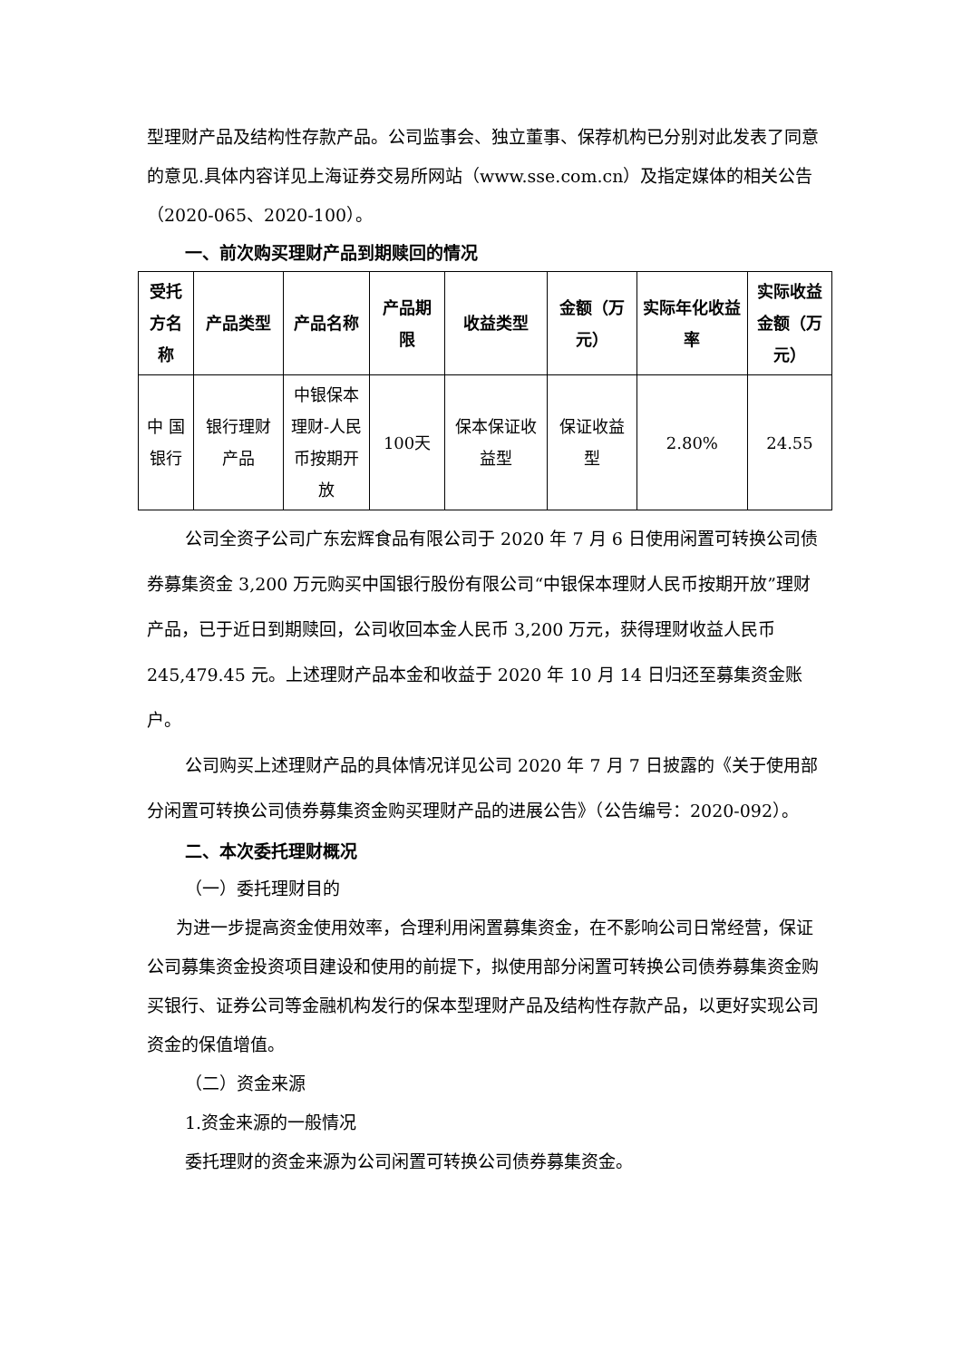型理财产品及结构性存款产品。公司监事会、独立董事、保荐机构已分别对此发表了同意的意见.具体内容详见上海证券交易所网站（www.sse.com.cn）及指定媒体的相关公告（2020-065、2020-100）。
一、前次购买理财产品到期赎回的情况
| 受托方名称 | 产品类型 | 产品名称 | 产品期限 | 收益类型 | 金额（万元） | 实际年化收益率 | 实际收益金额（万元） |
| --- | --- | --- | --- | --- | --- | --- | --- |
| 中 国银行 | 银行理财产品 | 中银保本理财-人民币按期开放 | 100天 | 保本保证收益型 | 保证收益型 | 2.80% | 24.55 |
公司全资子公司广东宏辉食品有限公司于 2020 年 7 月 6 日使用闲置可转换公司债券募集资金 3,200 万元购买中国银行股份有限公司“中银保本理财人民币按期开放”理财产品，已于近日到期赎回，公司收回本金人民币 3,200 万元，获得理财收益人民币 245,479.45 元。上述理财产品本金和收益于 2020 年 10 月 14 日归还至募集资金账户。
公司购买上述理财产品的具体情况详见公司 2020 年 7 月 7 日披露的《关于使用部分闲置可转换公司债券募集资金购买理财产品的进展公告》（公告编号：2020-092）。
二、本次委托理财概况
（一）委托理财目的
为进一步提高资金使用效率，合理利用闲置募集资金，在不影响公司日常经营，保证公司募集资金投资项目建设和使用的前提下，拟使用部分闲置可转换公司债券募集资金购买银行、证券公司等金融机构发行的保本型理财产品及结构性存款产品，以更好实现公司资金的保值增值。
（二）资金来源
1.资金来源的一般情况
委托理财的资金来源为公司闲置可转换公司债券募集资金。